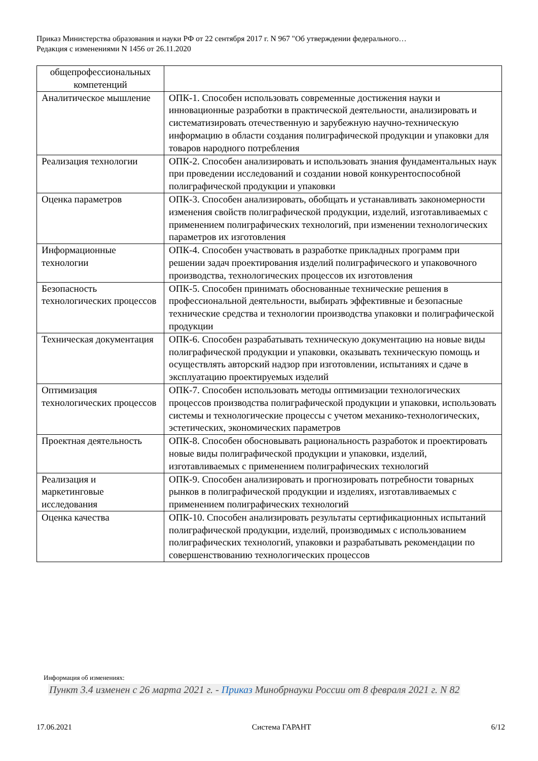Приказ Министерства образования и науки РФ от 22 сентября 2017 г. N 967 "Об утверждении федерального…
Редакция с изменениями N 1456 от 26.11.2020
| общепрофессиональных компетенций | |
| Аналитическое мышление | ОПК-1. Способен использовать современные достижения науки и инновационные разработки в практической деятельности, анализировать и систематизировать отечественную и зарубежную научно-техническую информацию в области создания полиграфической продукции и упаковки для товаров народного потребления |
| Реализация технологии | ОПК-2. Способен анализировать и использовать знания фундаментальных наук при проведении исследований и создании новой конкурентоспособной полиграфической продукции и упаковки |
| Оценка параметров | ОПК-3. Способен анализировать, обобщать и устанавливать закономерности изменения свойств полиграфической продукции, изделий, изготавливаемых с применением полиграфических технологий, при изменении технологических параметров их изготовления |
| Информационные технологии | ОПК-4. Способен участвовать в разработке прикладных программ при решении задач проектирования изделий полиграфического и упаковочного производства, технологических процессов их изготовления |
| Безопасность технологических процессов | ОПК-5. Способен принимать обоснованные технические решения в профессиональной деятельности, выбирать эффективные и безопасные технические средства и технологии производства упаковки и полиграфической продукции |
| Техническая документация | ОПК-6. Способен разрабатывать техническую документацию на новые виды полиграфической продукции и упаковки, оказывать техническую помощь и осуществлять авторский надзор при изготовлении, испытаниях и сдаче в эксплуатацию проектируемых изделий |
| Оптимизация технологических процессов | ОПК-7. Способен использовать методы оптимизации технологических процессов производства полиграфической продукции и упаковки, использовать системы и технологические процессы с учетом механико-технологических, эстетических, экономических параметров |
| Проектная деятельность | ОПК-8. Способен обосновывать рациональность разработок и проектировать новые виды полиграфической продукции и упаковки, изделий, изготавливаемых с применением полиграфических технологий |
| Реализация и маркетинговые исследования | ОПК-9. Способен анализировать и прогнозировать потребности товарных рынков в полиграфической продукции и изделиях, изготавливаемых с применением полиграфических технологий |
| Оценка качества | ОПК-10. Способен анализировать результаты сертификационных испытаний полиграфической продукции, изделий, производимых с использованием полиграфических технологий, упаковки и разрабатывать рекомендации по совершенствованию технологических процессов |
Информация об изменениях:
Пункт 3.4 изменен с 26 марта 2021 г. - Приказ Минобрнауки России от 8 февраля 2021 г. N 82
17.06.2021 Система ГАРАНТ 6/12